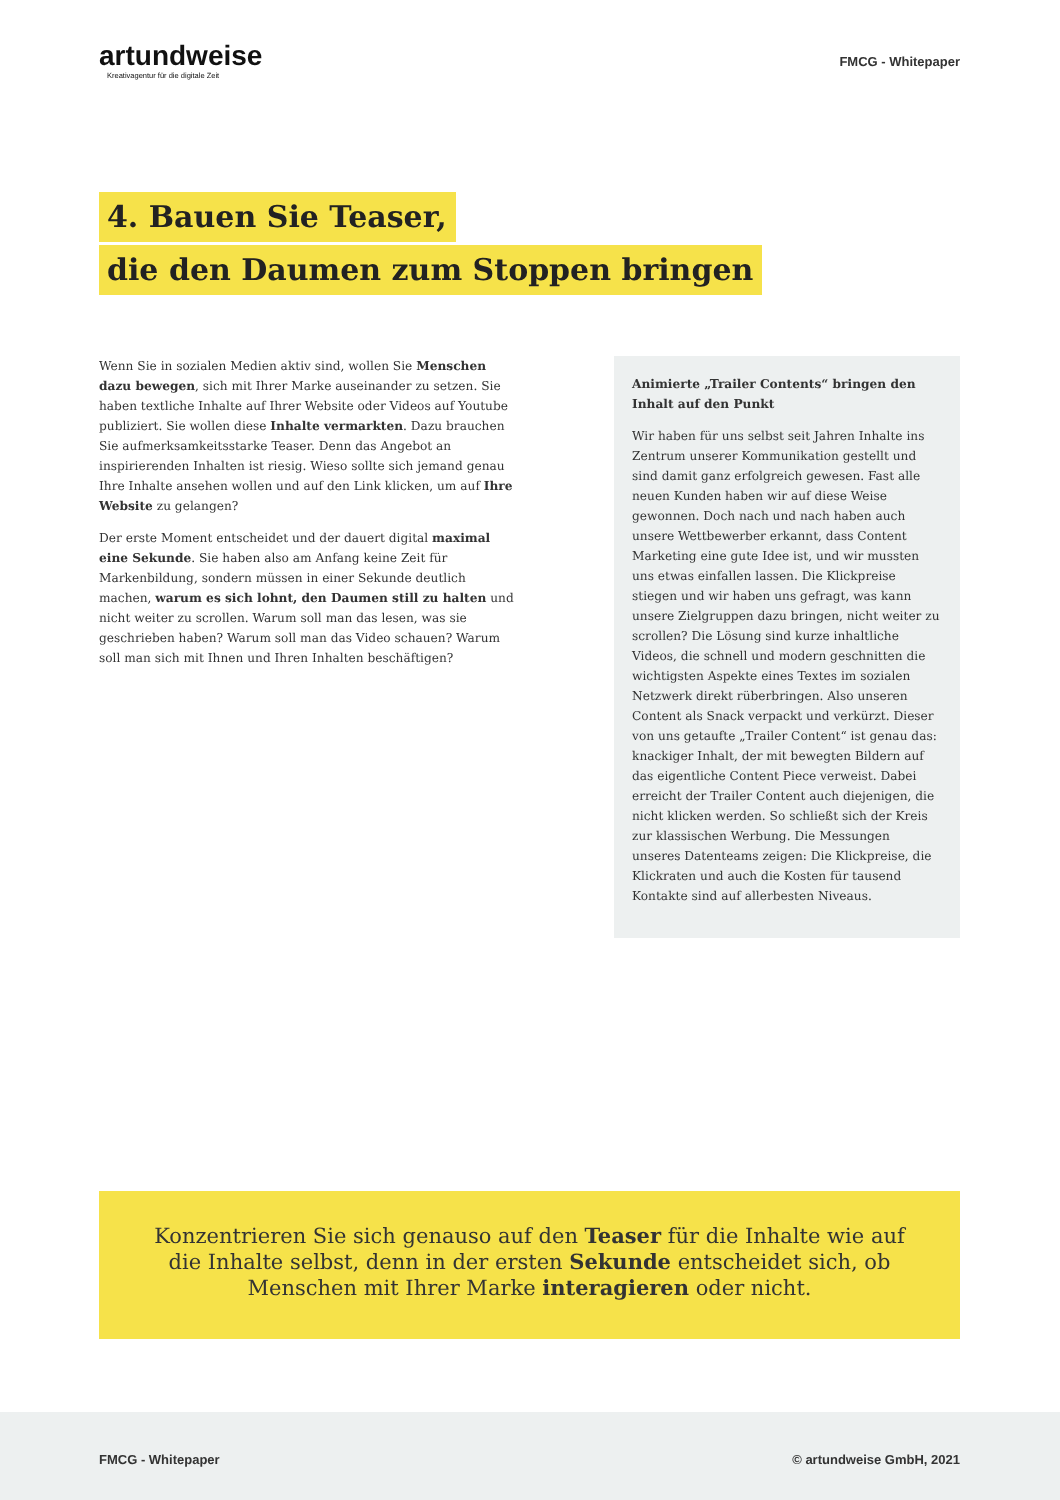artundweise
Kreativagentur für die digitale Zeit
FMCG - Whitepaper
4. Bauen Sie Teaser,
die den Daumen zum Stoppen bringen
Wenn Sie in sozialen Medien aktiv sind, wollen Sie Menschen dazu bewegen, sich mit Ihrer Marke auseinander zu setzen. Sie haben textliche Inhalte auf Ihrer Website oder Videos auf Youtube publiziert. Sie wollen diese Inhalte vermarkten. Dazu brauchen Sie aufmerksamkeitsstarke Teaser. Denn das Angebot an inspirierenden Inhalten ist riesig. Wieso sollte sich jemand genau Ihre Inhalte ansehen wollen und auf den Link klicken, um auf Ihre Website zu gelangen?
Der erste Moment entscheidet und der dauert digital maximal eine Sekunde. Sie haben also am Anfang keine Zeit für Markenbildung, sondern müssen in einer Sekunde deutlich machen, warum es sich lohnt, den Daumen still zu halten und nicht weiter zu scrollen. Warum soll man das lesen, was sie geschrieben haben? Warum soll man das Video schauen? Warum soll man sich mit Ihnen und Ihren Inhalten beschäftigen?
Animierte „Trailer Contents“ bringen den Inhalt auf den Punkt
Wir haben für uns selbst seit Jahren Inhalte ins Zentrum unserer Kommunikation gestellt und sind damit ganz erfolgreich gewesen. Fast alle neuen Kunden haben wir auf diese Weise gewonnen. Doch nach und nach haben auch unsere Wettbewerber erkannt, dass Content Marketing eine gute Idee ist, und wir mussten uns etwas einfallen lassen. Die Klickpreise stiegen und wir haben uns gefragt, was kann unsere Zielgruppen dazu bringen, nicht weiter zu scrollen? Die Lösung sind kurze inhaltliche Videos, die schnell und modern geschnitten die wichtigsten Aspekte eines Textes im sozialen Netzwerk direkt rüberbringen. Also unseren Content als Snack verpackt und verkürzt. Dieser von uns getaufte „Trailer Content“ ist genau das: knackiger Inhalt, der mit bewegten Bildern auf das eigentliche Content Piece verweist. Dabei erreicht der Trailer Content auch diejenigen, die nicht klicken werden. So schließt sich der Kreis zur klassischen Werbung. Die Messungen unseres Datenteams zeigen: Die Klickpreise, die Klickraten und auch die Kosten für tausend Kontakte sind auf allerbesten Niveaus.
Konzentrieren Sie sich genauso auf den Teaser für die Inhalte wie auf die Inhalte selbst, denn in der ersten Sekunde entscheidet sich, ob Menschen mit Ihrer Marke interagieren oder nicht.
FMCG - Whitepaper © artundweise GmbH, 2021